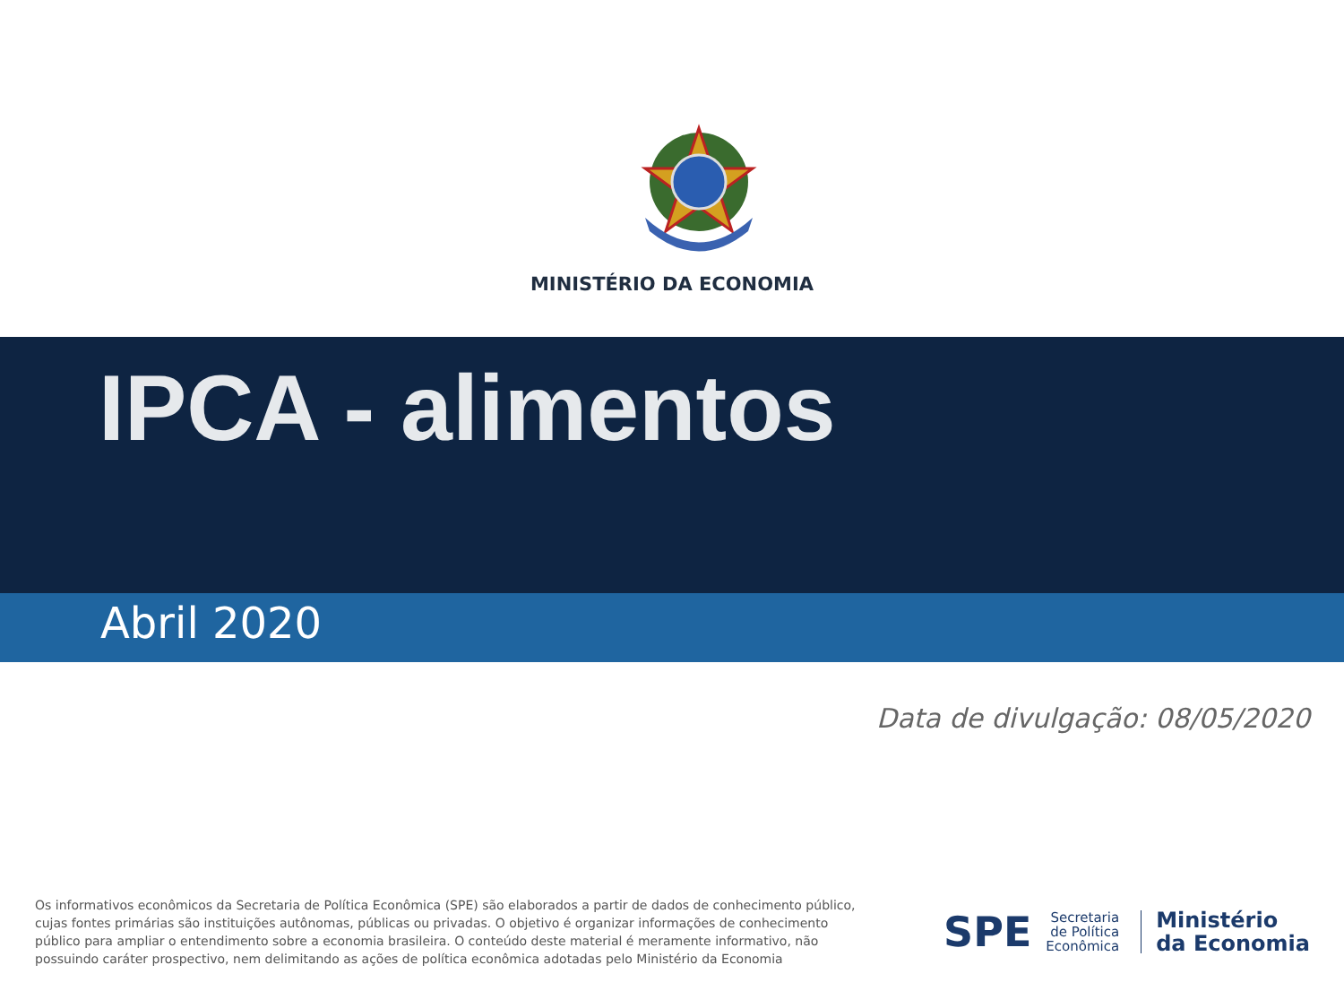MINISTÉRIO DA ECONOMIA
IPCA - alimentos
Abril 2020
Data de divulgação: 08/05/2020
Os informativos econômicos da Secretaria de Política Econômica (SPE) são elaborados a partir de dados de conhecimento público, cujas fontes primárias são instituições autônomas, públicas ou privadas. O objetivo é organizar informações de conhecimento público para ampliar o entendimento sobre a economia brasileira. O conteúdo deste material é meramente informativo, não possuindo caráter prospectivo, nem delimitando as ações de política econômica adotadas pelo Ministério da Economia
SPE
Secretaria
de Política
Econômica
Ministério
da Economia